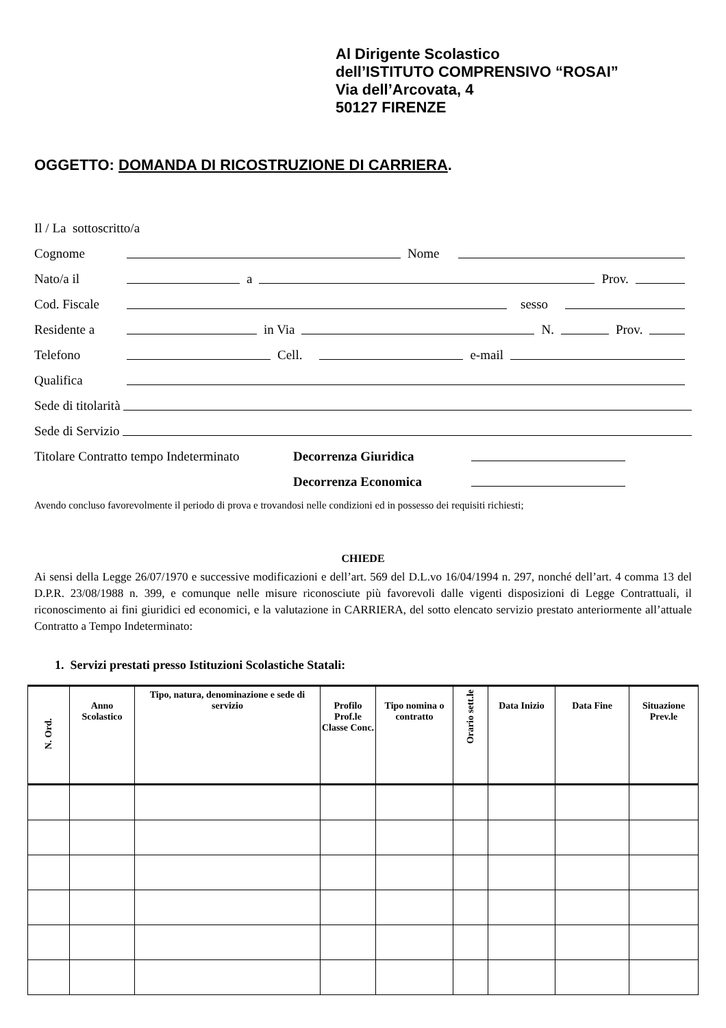Al Dirigente Scolastico
dell’ISTITUTO COMPRENSIVO “ROSAI”
Via dell’Arcovata, 4
50127 FIRENZE
OGGETTO: DOMANDA DI RICOSTRUZIONE DI CARRIERA.
Il / La sottoscritto/a
Cognome Nome
Nato/a il a Prov.
Cod. Fiscale sesso
Residente a in Via N. Prov.
Telefono Cell. e-mail
Qualifica
Sede di titolarità
Sede di Servizio
Titolare Contratto tempo Indeterminato Decorrenza Giuridica
Decorrenza Economica
Avendo concluso favorevolmente il periodo di prova e trovandosi nelle condizioni ed in possesso dei requisiti richiesti;
CHIEDE
Ai sensi della Legge 26/07/1970 e successive modificazioni e dell’art. 569 del D.L.vo 16/04/1994 n. 297, nonché dell’art. 4 comma 13 del D.P.R. 23/08/1988 n. 399, e comunque nelle misure riconosciute più favorevoli dalle vigenti disposizioni di Legge Contrattuali, il riconoscimento ai fini giuridici ed economici, e la valutazione in CARRIERA, del sotto elencato servizio prestato anteriormente all’attuale Contratto a Tempo Indeterminato:
1. Servizi prestati presso Istituzioni Scolastiche Statali:
| N. Ord. | Anno Scolastico | Tipo, natura, denominazione e sede di servizio | Profilo Prof.le Classe Conc. | Tipo nomina o contratto | Orario sett.le | Data Inizio | Data Fine | Situazione Prev.le |
| --- | --- | --- | --- | --- | --- | --- | --- | --- |